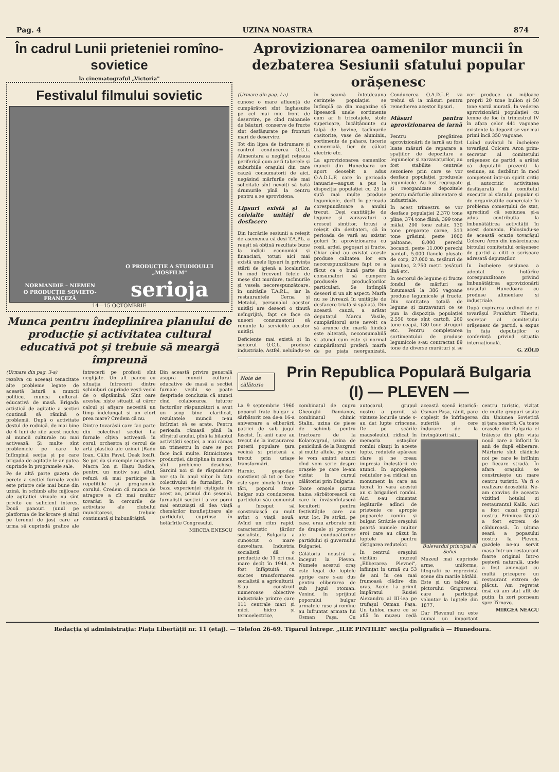Pag. 4 UZINA NOASTRA 874
În cadrul Lunii prieteniei romîno-sovietice
la cinematograful „Victoria"
Festivalul filmului sovietic
NORMANDIE – NIEMEN
O PRODUCȚIE SOVIETO-FRANCEZĂ
O PRODUCȚIE A STUDIOULUI „MOSFILM"
serioja
14—15 OCTOMBRIE
Munca pentru îndeplinirea planului de producție și activitatea cultural educativă pot și trebuie să meargă împreună
(Urmare din pag. 3-a)
rezolva cu aceeași tenacitate alte probleme legate de această latură a muncii politice, munca cultural-educativă de masă. Brigada artistică de agitație a secției continuă să rămînă o problemă. După o activitate destul de rodnică, de mai bine de 4 luni de zile acest nucleu al muncii culturale nu mai activează. Și multe sînt problemele pe care le întîmpină secția și pe care brigada de agitație le-ar putea cuprinde în programele sale.
Pe de altă parte gazeta de perete a secției furnale vechi este printre cele mai bune din uzină, în schimb alte mijloace ale agitației vizuale nu sînt privite cu suficient interes. Două panouri (unul pe platforma de încărcare și altul pe terenul de jos) care ar urma să cuprindă grafice ale întrecerii pe profesii sînt neglijate. Un alt panou cu situația întrecerii dintre schimburi cuprinde vești vechi de o săptămînă. Sînt oare acestea niște situații al căror calcul și afișare necesită un timp îndelungat și un efort prea mare? Credem că nu.
Dintre tovarășii care fac parte din colectivul secției I-a furnale cîțiva activează în corul, orchestra și cercul de artă plastică ale uzinei (Radu Ioan, Călin Pavel, Deak Iosif). Se pot da și exemple negative: Macra Ion și Hașu Rodica, pentru un motiv sau altul, refuză să mai participe la repetițiile și programele corului. Credem că munca de atragere a cît mai multor tovarăși în cercurile de activitate ale clubului muncitoresc, trebuie continuată și îmbunătățită.
Din această privire generală asupra muncii cultural-educative de masă a secției furnale vechi se poate desprinde concluzia că atunci cînd colaborarea tuturor factorilor răspunzători a avut un scop bine clarificat, rezultatele muncii n-au întîrziat să se arate. Pentru perioada rămasă pînă la sfîrșitul anului, pînă la bilanțul activității secției, a mai rămas un trimestru în care se pot face încă multe. Ritmicitatea producției, disciplina în muncă sînt probleme deschise. Sarcini noi și de răspundere vor sta în anul viitor în fața colectivului de furnaliști. Pe baza experienței cîștigate în acest an, primul din șesenal, furnaliștii secției I-a vor porni mai entuziaști să dea viață chemărilor însuflețitoare ale partidului, cuprinse în hotărîrile Congresului.
MIRCEA ENESCU
Aprovizionarea oamenilor muncii în dezbaterea Sesiunii sfatului popular orășenesc
(Urmare din pag. I-a)
cunosc o mare afluență de cumpărători sînt înghesuite pe cel mai mic front de deservire, pe cînd raioanele de băuturi, conserve de fructe sînt desfășurate pe fronturi mari de deservire.
Tot din lipsa de îndrumare și control conducerea O.C.L. Alimentara a neglijat rețeaua periferică cum ar fi taberele și suburbiile orașului din care cauză consumatorii de aici, negăsind mărfurile cele mai solicitate sînt nevoiți să bată drumurile pînă la centru pentru a se aproviziona.
Lipsuri există și la celelalte unități de desfacere
Din lucrările sesiunii a reieșit de asemenea că deși T.A.P.L. a reușit să obțină rezultate bune la indicii economici și financiari, totuși aici mai există unele lipsuri în privința stării de igienă a localurilor. În mod frecvent fețele de mese sînt murdare, tacîmurile și vesela necorespunzătoare, în unitățile T.A.P.L., iar la restaurantele Cerna și Metalul, personalul acestor unități are deseori o ținută neîngrijită, fapt ce face ca uneori consumatorii să renunțe la serviciile acestor unități.
Deficiențe mai există și în sectorul O.C.L. produse industriale. Astfel, neluîndu-se în seamă întotdeauna cerințele populației se întîmplă ca din magazine să lipsească unele sortimente cum ar fi tricotajele, stofe superioare, încălțăminte cu talpă de bovine, tacîmurile cositorite, vase de aluminiu, sortimente de pahare, tucerie comercială, fier de călcat electric etc.
La aprovizionarea oamenilor muncii din Hunedoara un aport deosebit a adus O.A.D.L.F. care în perioada ianuarie—august a pus la dispoziția populației cu 25 la sută mai multe produse legumicole, decît în perioada corespunzătoare a anului trecut. Deși cantitățile de legume și zarzavaturi a crescut simțitor, totuși a reieșit din dezbateri, că în perioada de vară au existat goluri în aprovizionarea cu roșii, ardei, gogoșari și fructe. Chiar cînd au existat aceste produse calitatea lor era necorespunzătoare fapt ce a făcut ca o bună parte din consumatori să cumpere produsele producătorilor particulari. Se întîmplă deseori și un alt aspect: Marfa nu se livrează în unitățile de desfacere triată și spălată. Din această cauză, a arătat deputatul Marcu Vasile, cumpărătorul este nevoit ca să arunce din marfă fiindcă este alterată, neconsumabilă și atunci cum este și normal cumpărătorul preferă marfa de pe piața neorganizată. Conducerea O.A.D.L.F. va trebui să ia măsuri pentru remedierea acestor lipsuri.
Măsuri pentru aprovizionarea de iarnă
Pentru pregătirea aprovizionării de iarnă au fost luate măsuri de reparare a spațiilor de depozitare a legumelor și zarzavaturilor, au fost stabilite centrele sezoniere prin care se vor desface populației produsele legumicole. Au fost regrupate și reorganizate depozitele pentru mărfurile alimentare și industriale.
În acest trimestru se vor desface populației 2.370 tone pîine, 374 tone făină, 399 tone mălai, 200 tone zahăr, 130 tone preparate carne, 313 tone grăsimi, peste 1000 paltoane, 8.000 perechi bocanci, peste 11.000 perechi pantofi, 5.000 flanele plușate de corp, 27.000 m. țesături de bumbac, 2.750 metri țesături lînă etc.
În sectorul de legume și fructe fondul de mărfuri se însumează la 386 vagoane produse legumicole și fructe. Din cantitatea totală de legume și zarzavaturi ce se pun la dispoziția populației 2.550 tone sînt cartofi, 260 tone ceapă, 180 tone struguri etc. Pentru completarea sortimentului de produse legumicole s-au contractat 89 tone de diverse murături și se vor produce cu mijloace proprii 20 tone bulion și 50 tone varză murată. În vederea aprovizionării populației cu lemne de foc în trimestrul IV în afara celor 441 vagoane existente la depozit se vor mai primi încă 350 vagoane.
Luînd cuvîntul în încheiere tovarășul Colceru Aron prim-secretar al comitetului orășenesc de partid, a arătat că deputații prezenți la sesiune, au dezbătut în mod competent într-un spirit critic și autocritic activitatea desfășurată de comitetul executiv al sfatului popular și de organizațiile comerciale în problema comerțului de stat, apreciind că sesiunea și-a adus contribuția la îmbunătățirea activității în acest domeniu. Folosindu-se de această ocazie tovarășul Colceru Aron din însărcinarea biroului comitetului orășenesc de partid a citit o scrisoare adresată deputaților.
În încheiere sesiunea a adoptat o hotărîre corespunzătoare privind îmbunătățirea aprovizionării orașului Hunedoara cu produse alimentare și industriale.
După expirarea ordinei de zi tovarășul Frankfurt Tiberiu, secretar al comitetului orășenesc de partid, a expus în fața deputaților o conferință privind situația internațională.
G. ZÖLD
Note de călătorie
Prin Republica Populară Bulgaria (I) — PLEVEN —
La 9 septembrie 1960 poporul frate bulgar a sărbătorit cea de-a 16-a aniversare a eliberării patriei de sub jugul fascist. În anii care au trecut de la instaurarea puterii populare țara vecină și prietenă a trecut prin uriașe transformări.
Harnic, gospodar, conștient că tot ce face este spre binele întregii țări, poporul frate bulgar sub conducerea partidului său comunist a început să construiască cu mult avînt o viață nouă. Avînd un ritm rapid, caracteristic țărilor socialiste, Bulgaria a cunoscut o mare dezvoltare. Industria socialistă dă o producție de 11 ori mai mare decît în 1944. A fost înfăptuită cu succes transformarea socialistă a agriculturii. S-au construit numeroase obiective industriale printre care 111 centrale mari și mici, hidro și termoelectrice, combinatul de cupru Gheorghi Damianov, combinatul chimic Stalin, uzina de piese de schimb pentru tractoare de la Kolarovgrad, uzina de penicilină de la Rozgrad și multe altele, pe care le vom aminti atunci cînd vom scrie despre orașele pe care le-am vizitat în cursul călătoriei prin Bulgaria.
Toate orașele purtau haina sărbătorească cu care le învășmîntaseră locuitorii pentru festivitățile care au avut loc. Pe străzi, pe case, erau arborate mii de drapele și portrete ale conducătorilor partidului și guvernului Bulgariei.
Călătoria noastră a început la Pleven. Numele acestui oraș este legat de luptele aprige care s-au dus pentru eliberarea de sub jugul otoman. Venind în sprijinul poporului bulgar armatele ruse și romîne au înfruntat armata lui Osman Pașa. Cu autocarul, grupul nostru a pornit să viziteze locurile unde s-au dat lupte crîncene. De pe scările mausoleului, ridicat în memoria ostașilor romîni căzuți în aceste lupte, redutele apăreau clare și ne creau impresia încleștării de atunci. În apropierea redutelor s-a ridicat un monument la care au lucrat în vara acestui an și brigadieri romîni. Aici s-au cimentat legăturile adînci de prietenie ce apropie popoarele romîn și bulgar. Străzile orașului poartă numele multor eroi care au căzut în luptele pentru cîștigarea redutelor.
În centrul orașului vizităm muzeul „Eliberarea Plevnei", înființat în urmă cu 53 de ani în cea mai frumoasă clădire din oraș. Acolo l-a primit împăratul Rusiei Alexandru al III-lea pe trufașul Osman Pașa. Un tablou mare ce se află în muzeu redă această scenă istorică: Osman Pașa, rănit, pare copleșit de înfrîngerea suferită și cere îndurare de la învingătorii săi...
Bulevardul principal al Sofiei
Muzeul mai cuprinde arme, uniforme, litografii ce reprezintă scene din marile bătălii. Este și un tablou al pictorului Grigorescu, care a participat voluntar la luptele din 1877.
Dar Plevenul nu este numai un important centru turistic, vizitat de multe grupuri sosite din Uniunea Sovietică și țara noastră. Ca toate orașele din Bulgaria el trăiește din plin viața nouă care a înflorit în anii de după eliberare. Mărturie sînt clădirile noi pe care le întîlnim pe fiecare stradă. În afara orașului se construiește un mare centru turistic. Va fi o realizare deosebită. Ne-am convins de aceasta vizitînd hotelul și restaurantul Kailk. Aici a fost cazat grupul nostru. Primirea făcută a fost extrem de călduroasă. În ultima seară a popasului nostru la Pleven, gazdele ne-au servit masa într-un restaurant foarte original într-o peșteră naturală, unde a fost amenajat cu multă pricepere un restaurant extrem de plăcut. Am regretat însă că am stat atît de puțin. În zori porneam spre Tîrnovo.
MIRGEA NEAGU
Redacția și administrația: Piața Libertății nr. 11 (etaj). — Telefon 26-69. Tiparul Întrepr. „ILIE PINTILIE" secția poligrafică — Hunedoara.